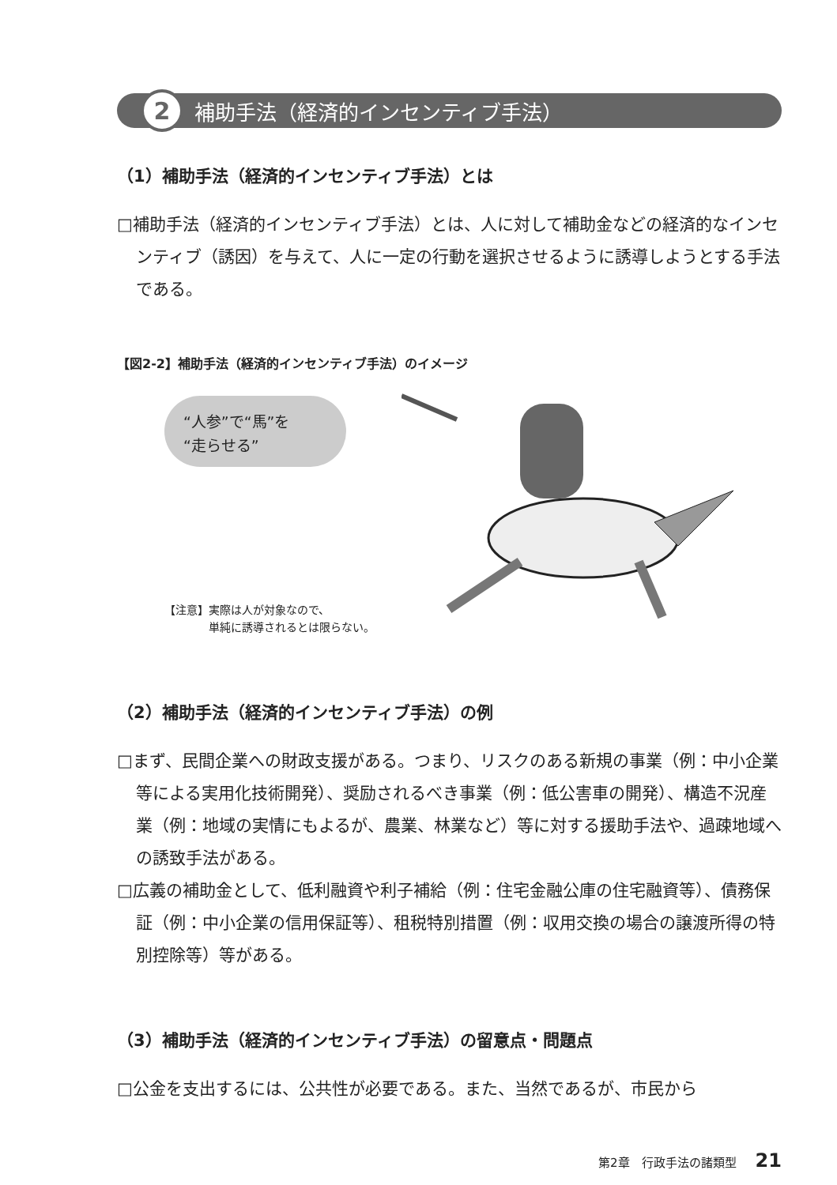2 補助手法（経済的インセンティブ手法）
（1）補助手法（経済的インセンティブ手法）とは
□補助手法（経済的インセンティブ手法）とは、人に対して補助金などの経済的なインセンティブ（誘因）を与えて、人に一定の行動を選択させるように誘導しようとする手法である。
【図2-2】補助手法（経済的インセンティブ手法）のイメージ
“人参”で“馬”を
“走らせる”
【注意】実際は人が対象なので、
　　　　単純に誘導されるとは限らない。
（2）補助手法（経済的インセンティブ手法）の例
□まず、民間企業への財政支援がある。つまり、リスクのある新規の事業（例：中小企業等による実用化技術開発）、奨励されるべき事業（例：低公害車の開発）、構造不況産業（例：地域の実情にもよるが、農業、林業など）等に対する援助手法や、過疎地域への誘致手法がある。
□広義の補助金として、低利融資や利子補給（例：住宅金融公庫の住宅融資等）、債務保証（例：中小企業の信用保証等）、租税特別措置（例：収用交換の場合の譲渡所得の特別控除等）等がある。
（3）補助手法（経済的インセンティブ手法）の留意点・問題点
□公金を支出するには、公共性が必要である。また、当然であるが、市民から
第2章　行政手法の諸類型 21